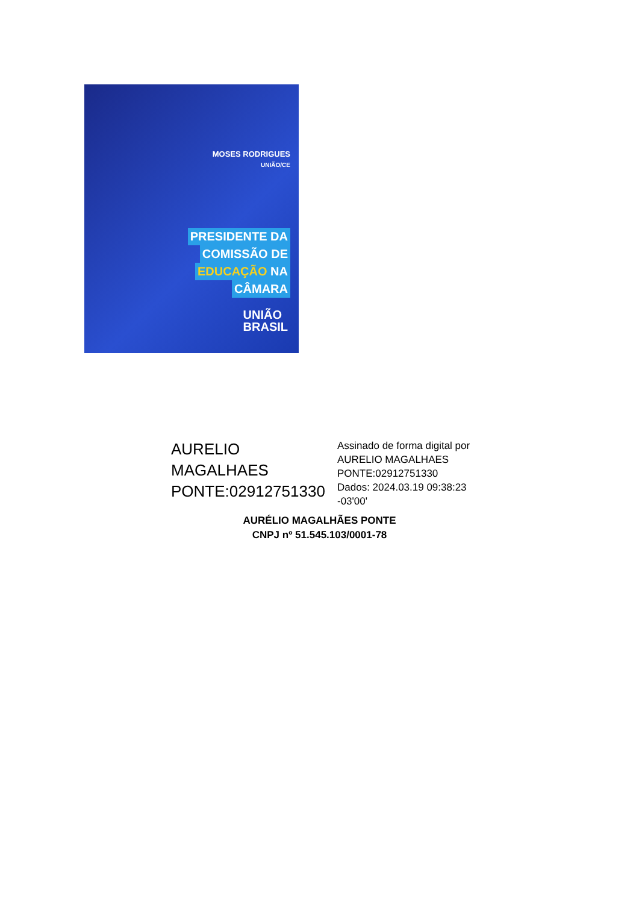MOSES RODRIGUES
UNIÃO/CE
PRESIDENTE DA
COMISSÃO DE
EDUCAÇÃO NA
CÂMARA
UNIÃO
BRASIL
AURELIO
MAGALHAES
PONTE:02912751330
Assinado de forma digital por
AURELIO MAGALHAES
PONTE:02912751330
Dados: 2024.03.19 09:38:23
-03'00'
AURÉLIO MAGALHÃES PONTE
CNPJ nº 51.545.103/0001-78